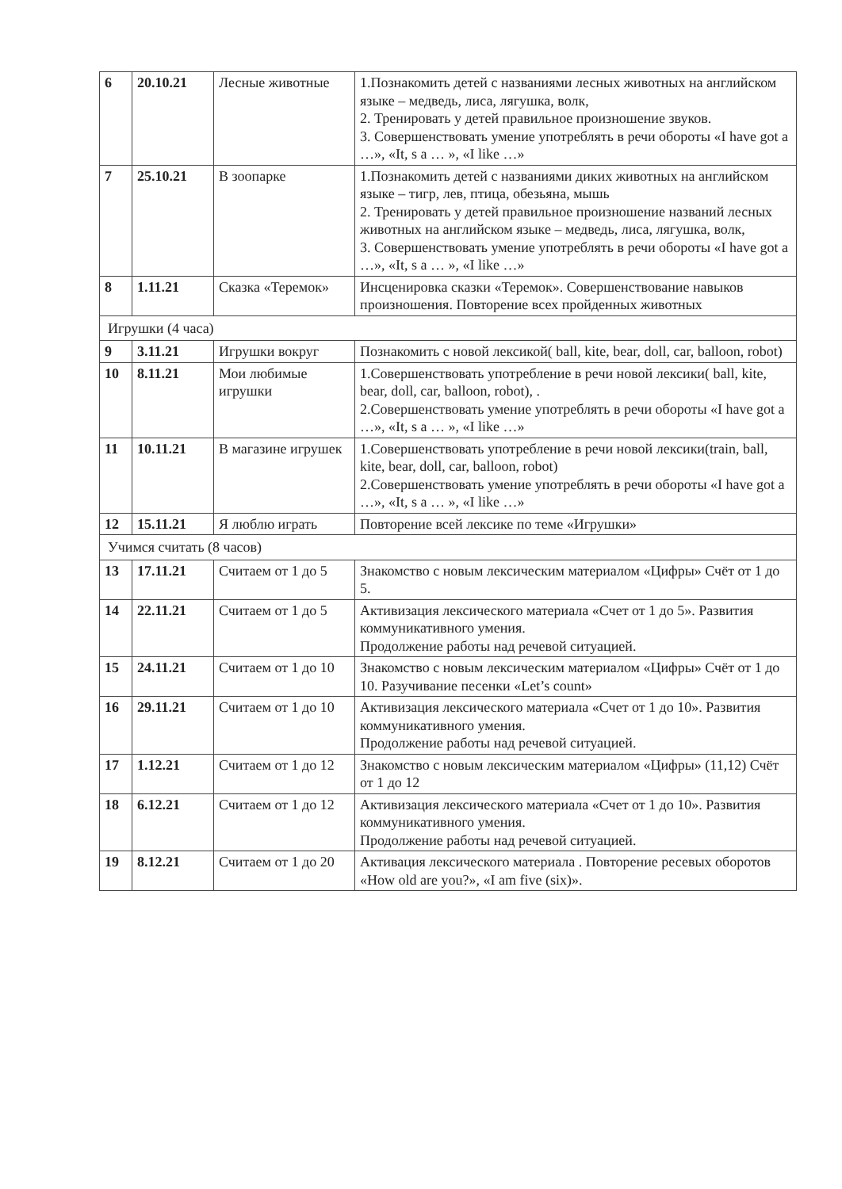| 6 | 20.10.21 | Лесные животные | 1.Познакомить детей с названиями лесных животных на английском языке – медведь, лиса, лягушка, волк, 2. Тренировать у детей правильное произношение звуков. 3. Совершенствовать умение употреблять в речи обороты «I have got a …», «It, s a … », «I like …» |
| 7 | 25.10.21 | В зоопарке | 1.Познакомить детей с названиями диких животных на английском языке – тигр, лев, птица, обезьяна, мышь 2. Тренировать у детей правильное произношение названий лесных животных на английском языке – медведь, лиса, лягушка, волк, 3. Совершенствовать умение употреблять в речи обороты «I have got a …», «It, s a … », «I like …» |
| 8 | 1.11.21 | Сказка «Теремок» | Инсценировка сказки «Теремок». Совершенствование навыков произношения. Повторение всех пройденных животных |
| Игрушки (4 часа) | | | |
| 9 | 3.11.21 | Игрушки вокруг | Познакомить с новой лексикой( ball, kite, bear, doll, car, balloon, robot) |
| 10 | 8.11.21 | Мои любимые игрушки | 1.Совершенствовать употребление в речи новой лексики( ball, kite, bear, doll, car, balloon, robot), . 2.Совершенствовать умение употреблять в речи обороты «I have got a …», «It, s a … », «I like …» |
| 11 | 10.11.21 | В магазине игрушек | 1.Совершенствовать употребление в речи новой лексики(train, ball, kite, bear, doll, car, balloon, robot) 2.Совершенствовать умение употреблять в речи обороты «I have got a …», «It, s a … », «I like …» |
| 12 | 15.11.21 | Я люблю играть | Повторение всей лексике по теме «Игрушки» |
| Учимся считать (8 часов) | | | |
| 13 | 17.11.21 | Считаем от 1 до 5 | Знакомство с новым лексическим материалом «Цифры» Счёт от 1 до 5. |
| 14 | 22.11.21 | Считаем от 1 до 5 | Активизация лексического материала «Счет от 1 до 5». Развития коммуникативного умения. Продолжение работы над речевой ситуацией. |
| 15 | 24.11.21 | Считаем от 1 до 10 | Знакомство с новым лексическим материалом «Цифры» Счёт от 1 до 10. Разучивание песенки «Let’s count» |
| 16 | 29.11.21 | Считаем от 1 до 10 | Активизация лексического материала «Счет от 1 до 10». Развития коммуникативного умения. Продолжение работы над речевой ситуацией. |
| 17 | 1.12.21 | Считаем от 1 до 12 | Знакомство с новым лексическим материалом «Цифры» (11,12) Счёт от 1 до 12 |
| 18 | 6.12.21 | Считаем от 1 до 12 | Активизация лексического материала «Счет от 1 до 10». Развития коммуникативного умения. Продолжение работы над речевой ситуацией. |
| 19 | 8.12.21 | Считаем от 1 до 20 | Активация лексического материала . Повторение ресевых оборотов «How old are you?», «I am five (six)». |